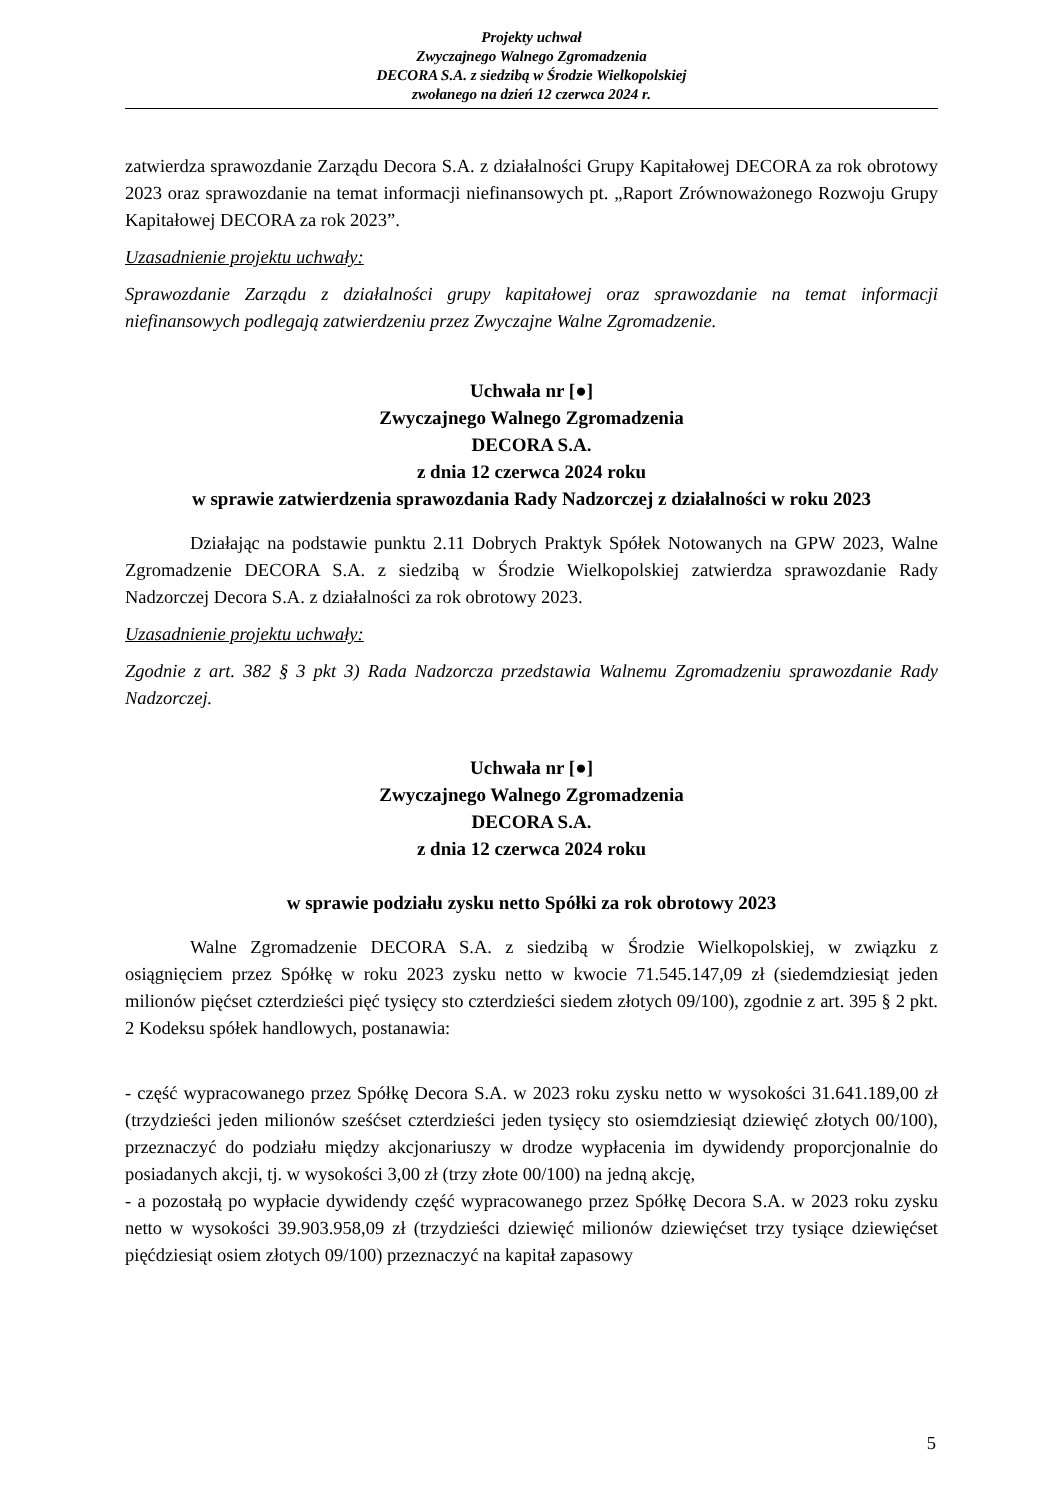Projekty uchwał
Zwyczajnego Walnego Zgromadzenia
DECORA S.A. z siedzibą w Środzie Wielkopolskiej
zwołanego na dzień 12 czerwca 2024 r.
zatwierdza sprawozdanie Zarządu Decora S.A. z działalności Grupy Kapitałowej DECORA za rok obrotowy 2023 oraz sprawozdanie na temat informacji niefinansowych pt. „Raport Zrównoważonego Rozwoju Grupy Kapitałowej DECORA za rok 2023”.
Uzasadnienie projektu uchwały:
Sprawozdanie Zarządu z działalności grupy kapitałowej oraz sprawozdanie na temat informacji niefinansowych podlegają zatwierdzeniu przez Zwyczajne Walne Zgromadzenie.
Uchwała nr [●]
Zwyczajnego Walnego Zgromadzenia
DECORA S.A.
z dnia 12 czerwca 2024 roku
w sprawie zatwierdzenia sprawozdania Rady Nadzorczej z działalności w roku 2023
Działając na podstawie punktu 2.11 Dobrych Praktyk Spółek Notowanych na GPW 2023, Walne Zgromadzenie DECORA S.A. z siedzibą w Środzie Wielkopolskiej zatwierdza sprawozdanie Rady Nadzorczej Decora S.A. z działalności za rok obrotowy 2023.
Uzasadnienie projektu uchwały:
Zgodnie z art. 382 § 3 pkt 3) Rada Nadzorcza przedstawia Walnemu Zgromadzeniu sprawozdanie Rady Nadzorczej.
Uchwała nr [●]
Zwyczajnego Walnego Zgromadzenia
DECORA S.A.
z dnia 12 czerwca 2024 roku
w sprawie podziału zysku netto Spółki za rok obrotowy 2023
Walne Zgromadzenie DECORA S.A. z siedzibą w Środzie Wielkopolskiej, w związku z osiągnięciem przez Spółkę w roku 2023 zysku netto w kwocie 71.545.147,09 zł (siedemdziesiąt jeden milionów pięćset czterdzieści pięć tysięcy sto czterdzieści siedem złotych 09/100), zgodnie z art. 395 § 2 pkt. 2 Kodeksu spółek handlowych, postanawia:
- część wypracowanego przez Spółkę Decora S.A. w 2023 roku zysku netto w wysokości 31.641.189,00 zł (trzydzieści jeden milionów sześćset czterdzieści jeden tysięcy sto osiemdziesiąt dziewięć złotych 00/100), przeznaczyć do podziału między akcjonariuszy w drodze wypłacenia im dywidendy proporcjonalnie do posiadanych akcji, tj. w wysokości 3,00 zł (trzy złote 00/100) na jedną akcję,
- a pozostałą po wypłacie dywidendy część wypracowanego przez Spółkę Decora S.A. w 2023 roku zysku netto w wysokości 39.903.958,09 zł (trzydzieści dziewięć milionów dziewięćset trzy tysiące dziewięćset pięćdziesiąt osiem złotych 09/100) przeznaczyć na kapitał zapasowy
5